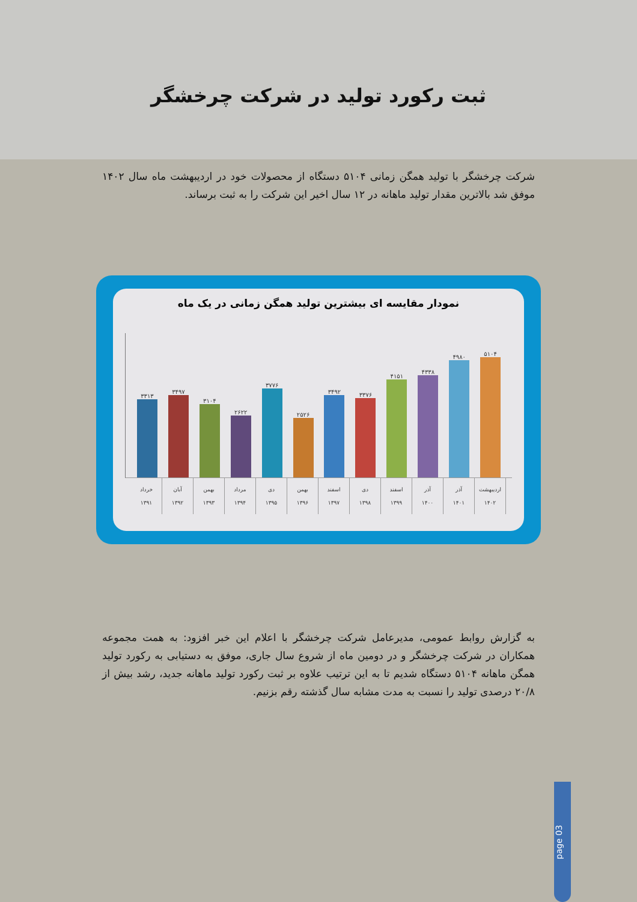ثبت رکورد تولید در شرکت چرخشگر
شرکت چرخشگر با تولید همگن زمانی ۵۱۰۴ دستگاه از محصولات خود در اردیبهشت ماه سال ۱۴۰۲ موفق شد بالاترین مقدار تولید ماهانه در ۱۲ سال اخیر این شرکت را به ثبت برساند.
نمودار مقایسه ای بیشترین تولید همگن زمانی در یک ماه
۳۳۱۳
۳۴۹۷
۳۱۰۴
۲۶۲۲
۳۷۷۶
۲۵۲۶
۳۴۹۲
۳۳۷۶
۴۱۵۱
۴۳۳۸
۴۹۸۰
۵۱۰۴
خرداد
۱۳۹۱
آبان
۱۳۹۲
بهمن
۱۳۹۳
مرداد
۱۳۹۴
دی
۱۳۹۵
بهمن
۱۳۹۶
اسفند
۱۳۹۷
دی
۱۳۹۸
اسفند
۱۳۹۹
آذر
۱۴۰۰
آذر
۱۴۰۱
اردیبهشت
۱۴۰۲
به گزارش روابط عمومی، مدیرعامل شرکت چرخشگر با اعلام این خبر افزود: به همت مجموعه همکاران در شرکت چرخشگر و در دومین ماه از شروع سال جاری، موفق به دستیابی به رکورد تولید همگن ماهانه ۵۱۰۴ دستگاه شدیم تا به این ترتیب علاوه بر ثبت رکورد تولید ماهانه جدید، رشد بیش از ۲۰/۸ درصدی تولید را نسبت به مدت مشابه سال گذشته رقم بزنیم.
page 03